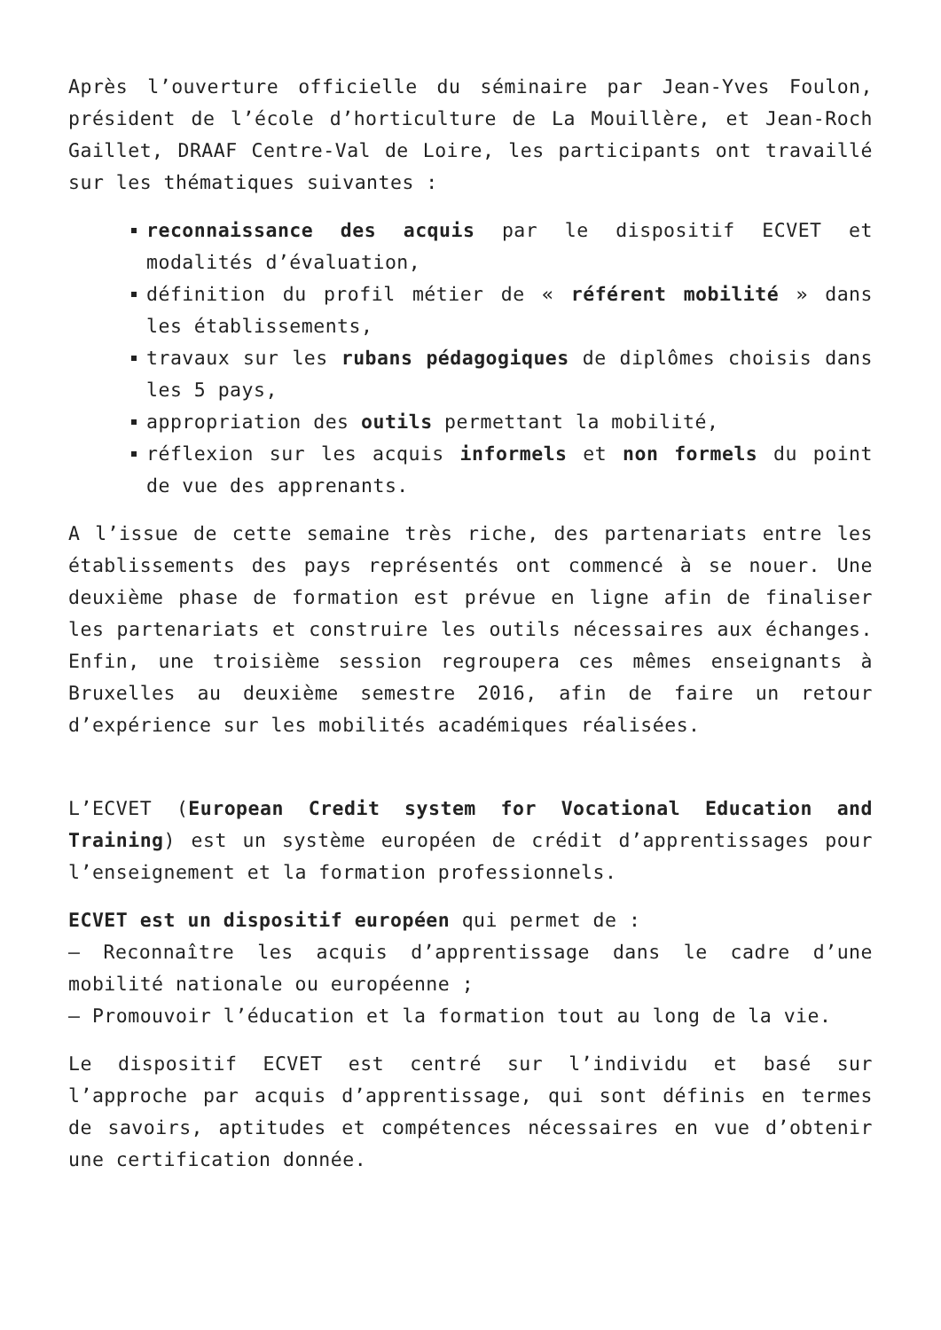Après l’ouverture officielle du séminaire par Jean-Yves Foulon, président de l’école d’horticulture de La Mouillère, et Jean-Roch Gaillet, DRAAF Centre-Val de Loire, les participants ont travaillé sur les thématiques suivantes :
reconnaissance des acquis par le dispositif ECVET et modalités d’évaluation,
définition du profil métier de « référent mobilité » dans les établissements,
travaux sur les rubans pédagogiques de diplômes choisis dans les 5 pays,
appropriation des outils permettant la mobilité,
réflexion sur les acquis informels et non formels du point de vue des apprenants.
A l’issue de cette semaine très riche, des partenariats entre les établissements des pays représentés ont commencé à se nouer. Une deuxième phase de formation est prévue en ligne afin de finaliser les partenariats et construire les outils nécessaires aux échanges. Enfin, une troisième session regroupera ces mêmes enseignants à Bruxelles au deuxième semestre 2016, afin de faire un retour d’expérience sur les mobilités académiques réalisées.
L’ECVET (European Credit system for Vocational Education and Training) est un système européen de crédit d’apprentissages pour l’enseignement et la formation professionnels.
ECVET est un dispositif européen qui permet de :
– Reconnaître les acquis d’apprentissage dans le cadre d’une mobilité nationale ou européenne ;
– Promouvoir l’éducation et la formation tout au long de la vie.
Le dispositif ECVET est centré sur l’individu et basé sur l’approche par acquis d’apprentissage, qui sont définis en termes de savoirs, aptitudes et compétences nécessaires en vue d’obtenir une certification donnée.